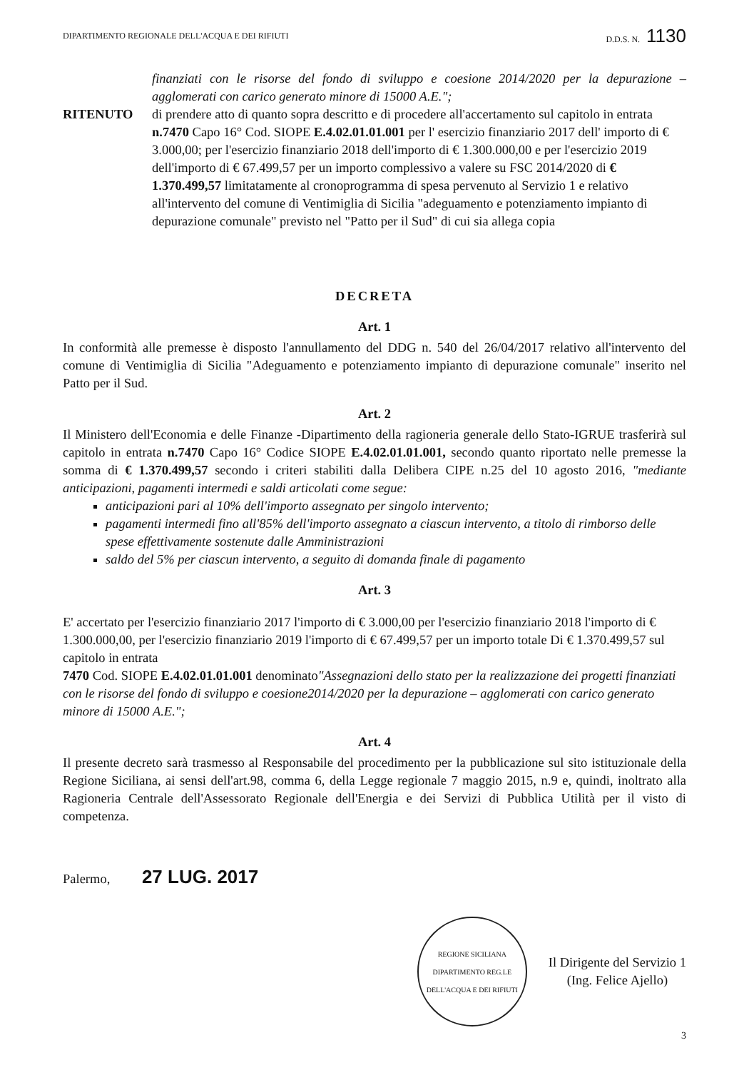DIPARTIMENTO REGIONALE DELL'ACQUA E DEI RIFIUTI D.D.S. N. 1130
finanziati con le risorse del fondo di sviluppo e coesione 2014/2020 per la depurazione – agglomerati con carico generato minore di 15000 A.E.";
RITENUTO di prendere atto di quanto sopra descritto e di procedere all'accertamento sul capitolo in entrata n.7470 Capo 16° Cod. SIOPE E.4.02.01.01.001 per l' esercizio finanziario 2017 dell' importo di € 3.000,00; per l'esercizio finanziario 2018 dell'importo di € 1.300.000,00 e per l'esercizio 2019 dell'importo di € 67.499,57 per un importo complessivo a valere su FSC 2014/2020 di € 1.370.499,57 limitatamente al cronoprogramma di spesa pervenuto al Servizio 1 e relativo all'intervento del comune di Ventimiglia di Sicilia "adeguamento e potenziamento impianto di depurazione comunale" previsto nel "Patto per il Sud" di cui sia allega copia
DECRETA
Art. 1
In conformità alle premesse è disposto l'annullamento del DDG n. 540 del 26/04/2017 relativo all'intervento del comune di Ventimiglia di Sicilia "Adeguamento e potenziamento impianto di depurazione comunale" inserito nel Patto per il Sud.
Art. 2
Il Ministero dell'Economia e delle Finanze -Dipartimento della ragioneria generale dello Stato-IGRUE trasferirà sul capitolo in entrata n.7470 Capo 16° Codice SIOPE E.4.02.01.01.001, secondo quanto riportato nelle premesse la somma di € 1.370.499,57 secondo i criteri stabiliti dalla Delibera CIPE n.25 del 10 agosto 2016, "mediante anticipazioni, pagamenti intermedi e saldi articolati come segue:
anticipazioni pari al 10% dell'importo assegnato per singolo intervento;
pagamenti intermedi fino all'85% dell'importo assegnato a ciascun intervento, a titolo di rimborso delle spese effettivamente sostenute dalle Amministrazioni
saldo del 5% per ciascun intervento, a seguito di domanda finale di pagamento
Art. 3
E' accertato per l'esercizio finanziario 2017 l'importo di € 3.000,00 per l'esercizio finanziario 2018 l'importo di € 1.300.000,00, per l'esercizio finanziario 2019 l'importo di € 67.499,57 per un importo totale Di € 1.370.499,57 sul capitolo in entrata
7470 Cod. SIOPE E.4.02.01.01.001 denominato"Assegnazioni dello stato per la realizzazione dei progetti finanziati con le risorse del fondo di sviluppo e coesione2014/2020 per la depurazione – agglomerati con carico generato minore di 15000 A.E.";
Art. 4
Il presente decreto sarà trasmesso al Responsabile del procedimento per la pubblicazione sul sito istituzionale della Regione Siciliana, ai sensi dell'art.98, comma 6, della Legge regionale 7 maggio 2015, n.9 e, quindi, inoltrato alla Ragioneria Centrale dell'Assessorato Regionale dell'Energia e dei Servizi di Pubblica Utilità per il visto di competenza.
Palermo, 27 LUG. 2017
REGIONE SICILIANA
DIPARTIMENTO REG.LE DELL'ACQUA E DEI RIFIUTI
Il Dirigente del Servizio 1
(Ing. Felice Ajello)
3